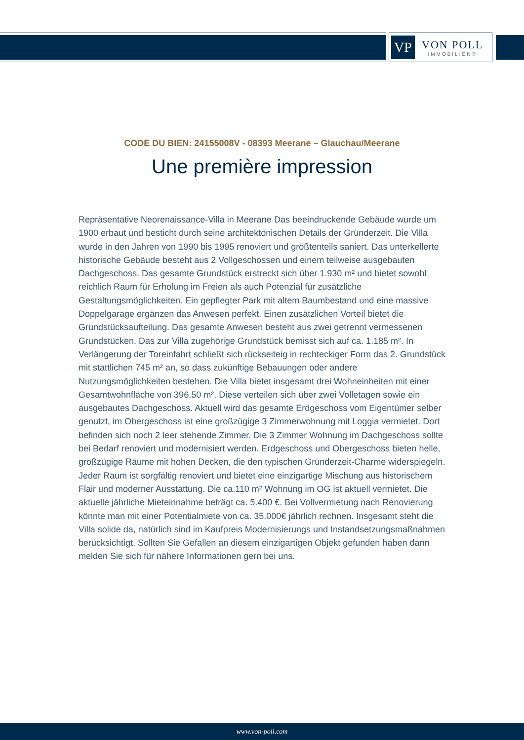VP
VON POLL
IMMOBILIEN®
CODE DU BIEN: 24155008V - 08393 Meerane – Glauchau/Meerane
Une première impression
Repräsentative Neorenaissance-Villa in Meerane Das beeindruckende Gebäude wurde um 1900 erbaut und besticht durch seine architektonischen Details der Gründerzeit. Die Villa wurde in den Jahren von 1990 bis 1995 renoviert und größtenteils saniert. Das unterkellerte historische Gebäude besteht aus 2 Vollgeschossen und einem teilweise ausgebauten Dachgeschoss. Das gesamte Grundstück erstreckt sich über 1.930 m² und bietet sowohl reichlich Raum für Erholung im Freien als auch Potenzial für zusätzliche Gestaltungsmöglichkeiten. Ein gepflegter Park mit altem Baumbestand und eine massive Doppelgarage ergänzen das Anwesen perfekt. Einen zusätzlichen Vorteil bietet die Grundstücksaufteilung. Das gesamte Anwesen besteht aus zwei getrennt vermessenen Grundstücken. Das zur Villa zugehörige Grundstück bemisst sich auf ca. 1.185 m². In Verlängerung der Toreinfahrt schließt sich rückseiteig in rechteckiger Form das 2. Grundstück mit stattlichen 745 m² an, so dass zukünftige Bebauungen oder andere Nutzungsmöglichkeiten bestehen. Die Villa bietet insgesamt drei Wohneinheiten mit einer Gesamtwohnfläche von 396,50 m². Diese verteilen sich über zwei Volletagen sowie ein ausgebautes Dachgeschoss. Aktuell wird das gesamte Erdgeschoss vom Eigentümer selber genutzt, im Obergeschoss ist eine großzügige 3 Zimmerwohnung mit Loggia vermietet. Dort befinden sich noch 2 leer stehende Zimmer. Die 3 Zimmer Wohnung im Dachgeschoss sollte bei Bedarf renoviert und modernisiert werden. Erdgeschoss und Obergeschoss bieten helle, großzügige Räume mit hohen Decken, die den typischen Gründerzeit-Charme widerspiegeln. Jeder Raum ist sorgfältig renoviert und bietet eine einzigartige Mischung aus historischem Flair und moderner Ausstattung. Die ca.110 m² Wohnung im OG ist aktuell vermietet. Die aktuelle jährliche Mieteinnahme beträgt ca. 5.400 €. Bei Vollvermietung nach Renovierung könnte man mit einer Potentialmiete von ca. 35.000€ jährlich rechnen. Insgesamt steht die Villa solide da, natürlich sind im Kaufpreis Modernisierungs und Instandsetzungsmaßnahmen berücksichtigt. Sollten Sie Gefallen an diesem einzigartigen Objekt gefunden haben dann melden Sie sich für nähere Informationen gern bei uns.
www.von-poll.com